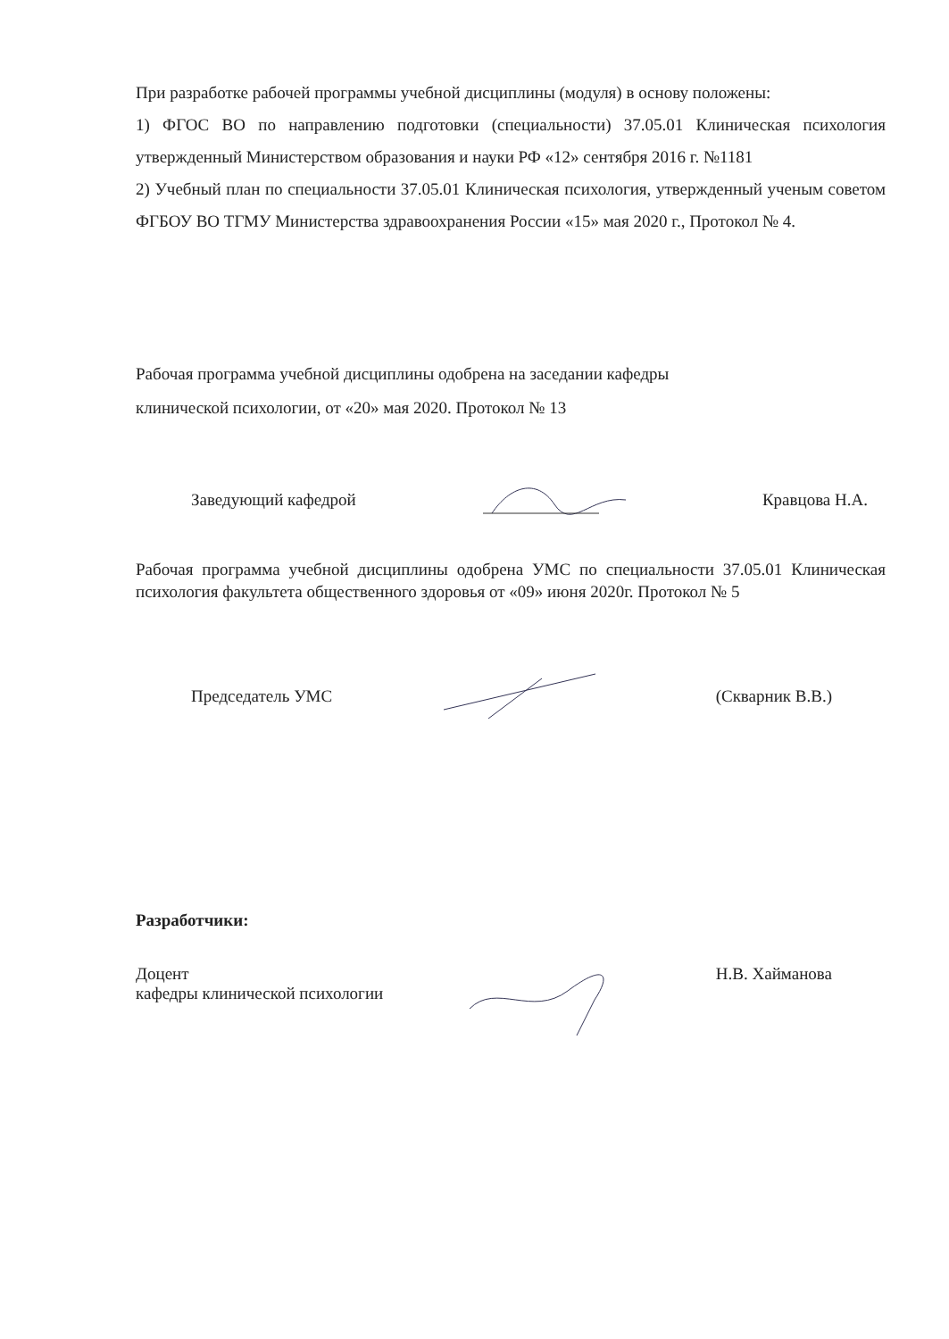При разработке рабочей программы учебной дисциплины (модуля) в основу положены:
1) ФГОС ВО по направлению подготовки (специальности) 37.05.01 Клиническая психология утвержденный Министерством образования и науки РФ «12» сентября 2016 г. №1181
2) Учебный план по специальности 37.05.01 Клиническая психология, утвержденный ученым советом ФГБОУ ВО ТГМУ Министерства здравоохранения России «15» мая 2020 г., Протокол № 4.
Рабочая программа учебной дисциплины одобрена на заседании кафедры
клинической психологии, от «20» мая 2020. Протокол № 13
Заведующий кафедрой Кравцова Н.А.
Рабочая программа учебной дисциплины одобрена УМС по специальности 37.05.01 Клиническая психология факультета общественного здоровья от «09» июня 2020г. Протокол № 5
Председатель УМС (Скварник В.В.)
Разработчики:
Доцент
кафедры клинической психологии Н.В. Хайманова